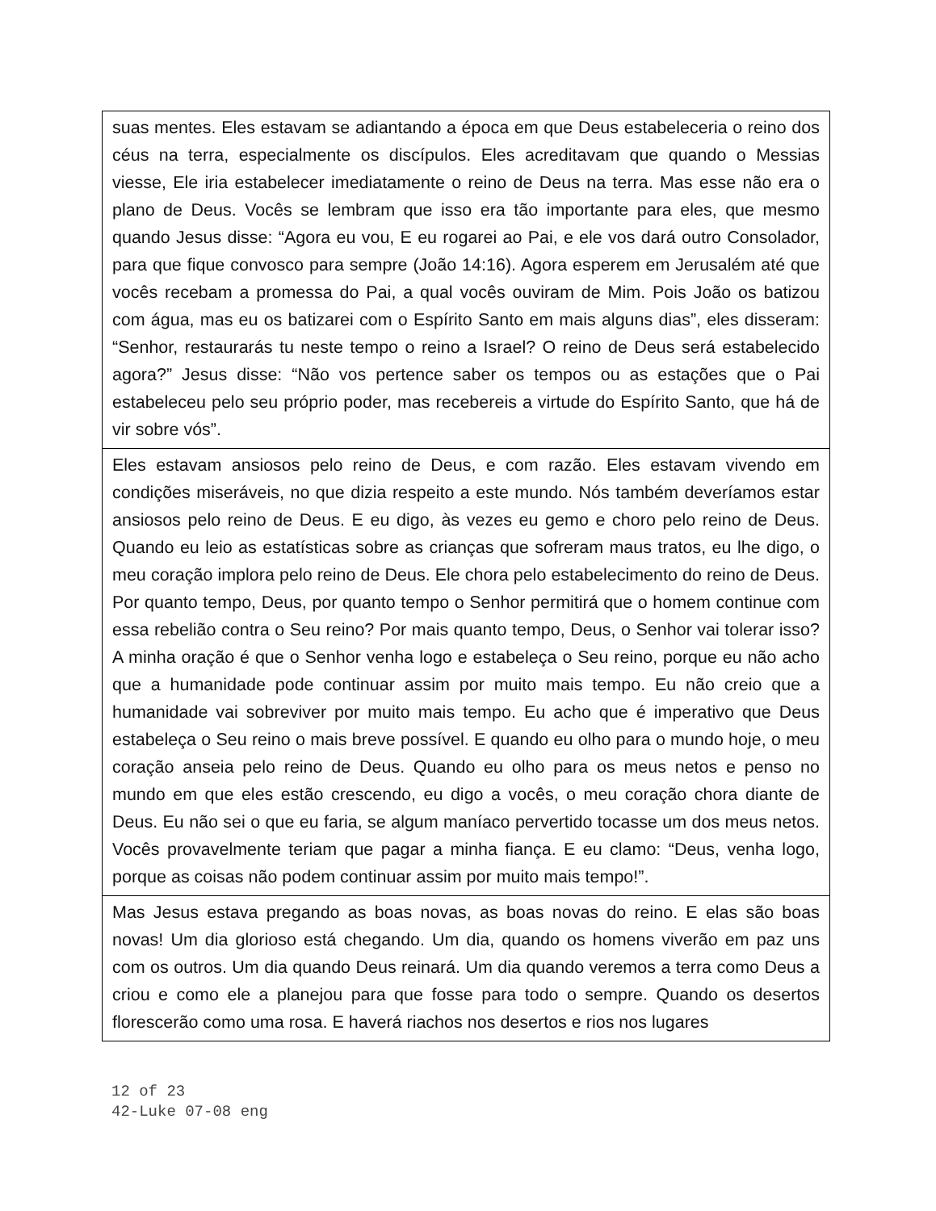suas mentes. Eles estavam se adiantando a época em que Deus estabeleceria o reino dos céus na terra, especialmente os discípulos. Eles acreditavam que quando o Messias viesse, Ele iria estabelecer imediatamente o reino de Deus na terra. Mas esse não era o plano de Deus. Vocês se lembram que isso era tão importante para eles, que mesmo quando Jesus disse: “Agora eu vou, E eu rogarei ao Pai, e ele vos dará outro Consolador, para que fique convosco para sempre (João 14:16). Agora esperem em Jerusalém até que vocês recebam a promessa do Pai, a qual vocês ouviram de Mim. Pois João os batizou com água, mas eu os batizarei com o Espírito Santo em mais alguns dias”, eles disseram: “Senhor, restaurarás tu neste tempo o reino a Israel? O reino de Deus será estabelecido agora?” Jesus disse: “Não vos pertence saber os tempos ou as estações que o Pai estabeleceu pelo seu próprio poder, mas recebereis a virtude do Espírito Santo, que há de vir sobre vós”.
Eles estavam ansiosos pelo reino de Deus, e com razão. Eles estavam vivendo em condições miseráveis, no que dizia respeito a este mundo. Nós também deveríamos estar ansiosos pelo reino de Deus. E eu digo, às vezes eu gemo e choro pelo reino de Deus. Quando eu leio as estatísticas sobre as crianças que sofreram maus tratos, eu lhe digo, o meu coração implora pelo reino de Deus. Ele chora pelo estabelecimento do reino de Deus. Por quanto tempo, Deus, por quanto tempo o Senhor permitirá que o homem continue com essa rebelião contra o Seu reino? Por mais quanto tempo, Deus, o Senhor vai tolerar isso? A minha oração é que o Senhor venha logo e estabeleça o Seu reino, porque eu não acho que a humanidade pode continuar assim por muito mais tempo. Eu não creio que a humanidade vai sobreviver por muito mais tempo. Eu acho que é imperativo que Deus estabeleça o Seu reino o mais breve possível. E quando eu olho para o mundo hoje, o meu coração anseia pelo reino de Deus. Quando eu olho para os meus netos e penso no mundo em que eles estão crescendo, eu digo a vocês, o meu coração chora diante de Deus. Eu não sei o que eu faria, se algum maníaco pervertido tocasse um dos meus netos. Vocês provavelmente teriam que pagar a minha fiança. E eu clamo: “Deus, venha logo, porque as coisas não podem continuar assim por muito mais tempo!”.
Mas Jesus estava pregando as boas novas, as boas novas do reino. E elas são boas novas! Um dia glorioso está chegando. Um dia, quando os homens viverão em paz uns com os outros. Um dia quando Deus reinará. Um dia quando veremos a terra como Deus a criou e como ele a planejou para que fosse para todo o sempre. Quando os desertos florescerão como uma rosa. E haverá riachos nos desertos e rios nos lugares
12 of 23
42-Luke 07-08 eng